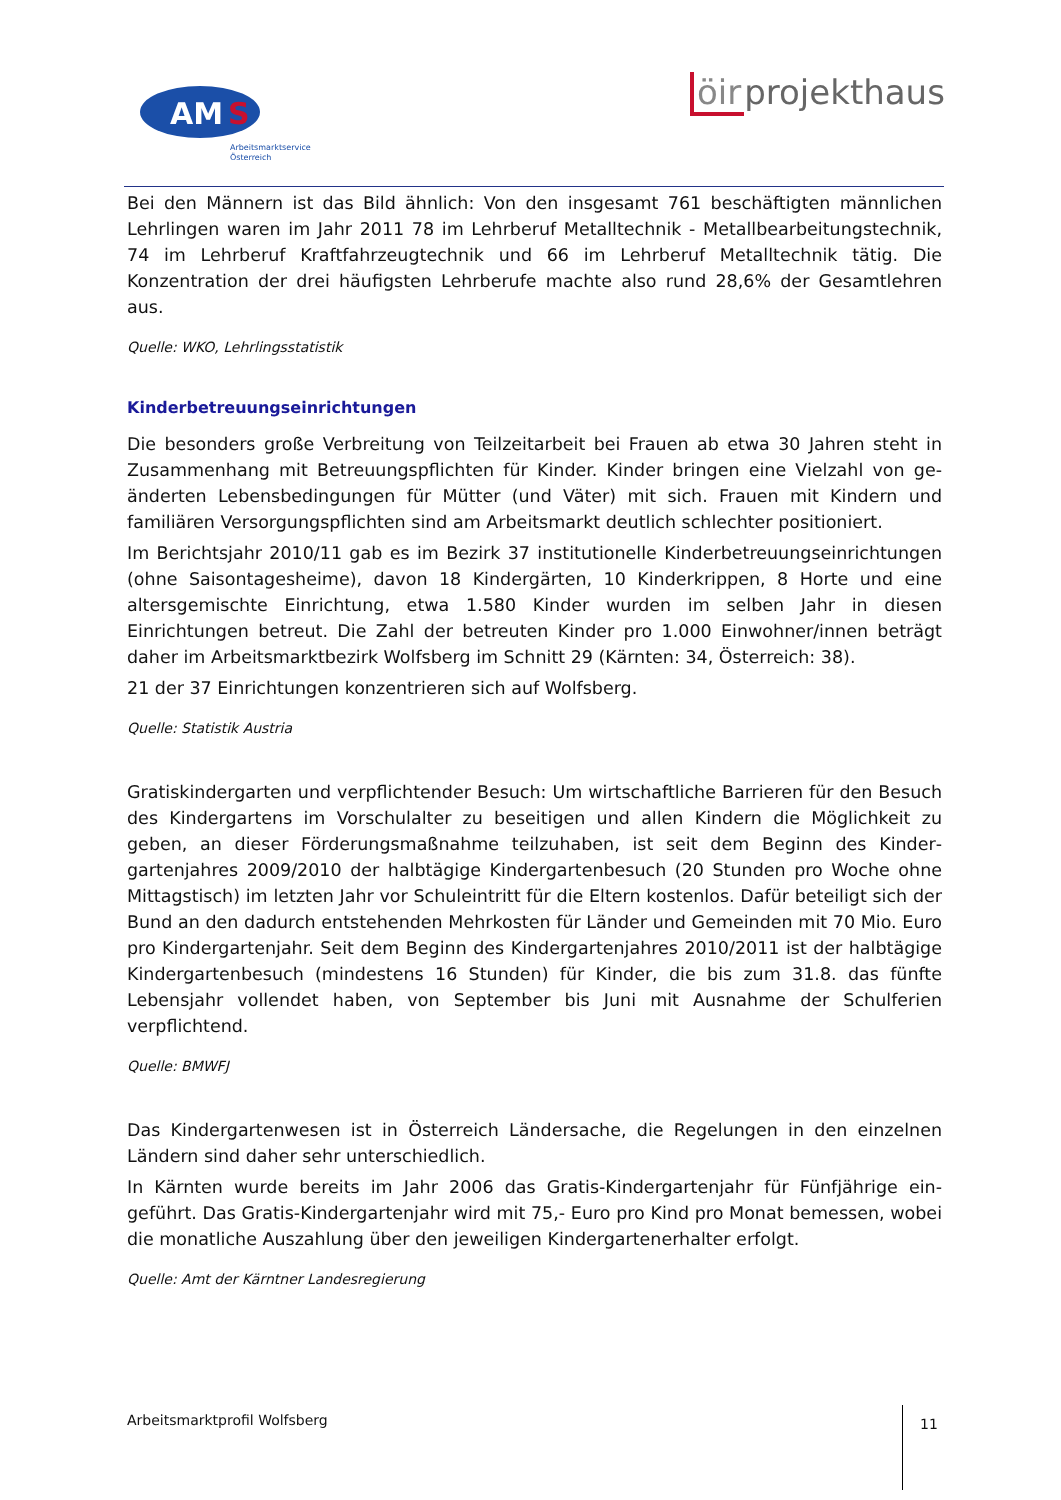AM
S
Arbeitsmarktservice
Österreich
öir projekthaus
Bei den Männern ist das Bild ähnlich: Von den insgesamt 761 beschäftigten männlichen Lehrlingen waren im Jahr 2011 78 im Lehrberuf Metalltechnik - Metallbearbeitungstech­nik, 74 im Lehrberuf Kraftfahrzeugtechnik und 66 im Lehrberuf Metalltechnik tätig. Die Konzentration der drei häufigsten Lehrberufe machte also rund 28,6% der Gesamtlehren aus.
Quelle: WKO, Lehrlingsstatistik
Kinderbetreuungseinrichtungen
Die besonders große Verbreitung von Teilzeitarbeit bei Frauen ab etwa 30 Jahren steht in Zusammenhang mit Betreuungspflichten für Kinder. Kinder bringen eine Vielzahl von ge­änderten Lebensbedingungen für Mütter (und Väter) mit sich. Frauen mit Kindern und familiären Versorgungspflichten sind am Arbeitsmarkt deutlich schlechter positioniert.
Im Berichtsjahr 2010/11 gab es im Bezirk 37 institutionelle Kinderbetreuungseinrichtun­gen (ohne Saisontagesheime), davon 18 Kindergärten, 10 Kinderkrippen, 8 Horte und eine altersgemischte Einrichtung, etwa 1.580 Kinder wurden im selben Jahr in diesen Einrichtungen betreut. Die Zahl der betreuten Kinder pro 1.000 Einwohner/innen beträgt daher im Arbeitsmarktbezirk Wolfsberg im Schnitt 29 (Kärnten: 34, Österreich: 38).
21 der 37 Einrichtungen konzentrieren sich auf Wolfsberg.
Quelle: Statistik Austria
Gratiskindergarten und verpflichtender Besuch: Um wirtschaftliche Barrieren für den Be­such des Kindergartens im Vorschulalter zu beseitigen und allen Kindern die Möglichkeit zu geben, an dieser Förderungsmaßnahme teilzuhaben, ist seit dem Beginn des Kinder­gartenjahres 2009/2010 der halbtägige Kindergartenbesuch (20 Stunden pro Woche ohne Mittagstisch) im letzten Jahr vor Schuleintritt für die Eltern kostenlos. Dafür betei­ligt sich der Bund an den dadurch entstehenden Mehrkosten für Länder und Gemeinden mit 70 Mio. Euro pro Kindergartenjahr. Seit dem Beginn des Kindergartenjahres 2010/2011 ist der halbtägige Kindergartenbesuch (mindestens 16 Stunden) für Kinder, die bis zum 31.8. das fünfte Lebensjahr vollendet haben, von September bis Juni mit Ausnahme der Schulferien verpflichtend.
Quelle: BMWFJ
Das Kindergartenwesen ist in Österreich Ländersache, die Regelungen in den einzelnen Ländern sind daher sehr unterschiedlich.
In Kärnten wurde bereits im Jahr 2006 das Gratis-Kindergartenjahr für Fünfjährige ein­geführt. Das Gratis-Kindergartenjahr wird mit 75,- Euro pro Kind pro Monat bemessen, wobei die monatliche Auszahlung über den jeweiligen Kindergartenerhalter erfolgt.
Quelle: Amt der Kärntner Landesregierung
Arbeitsmarktprofil Wolfsberg 11